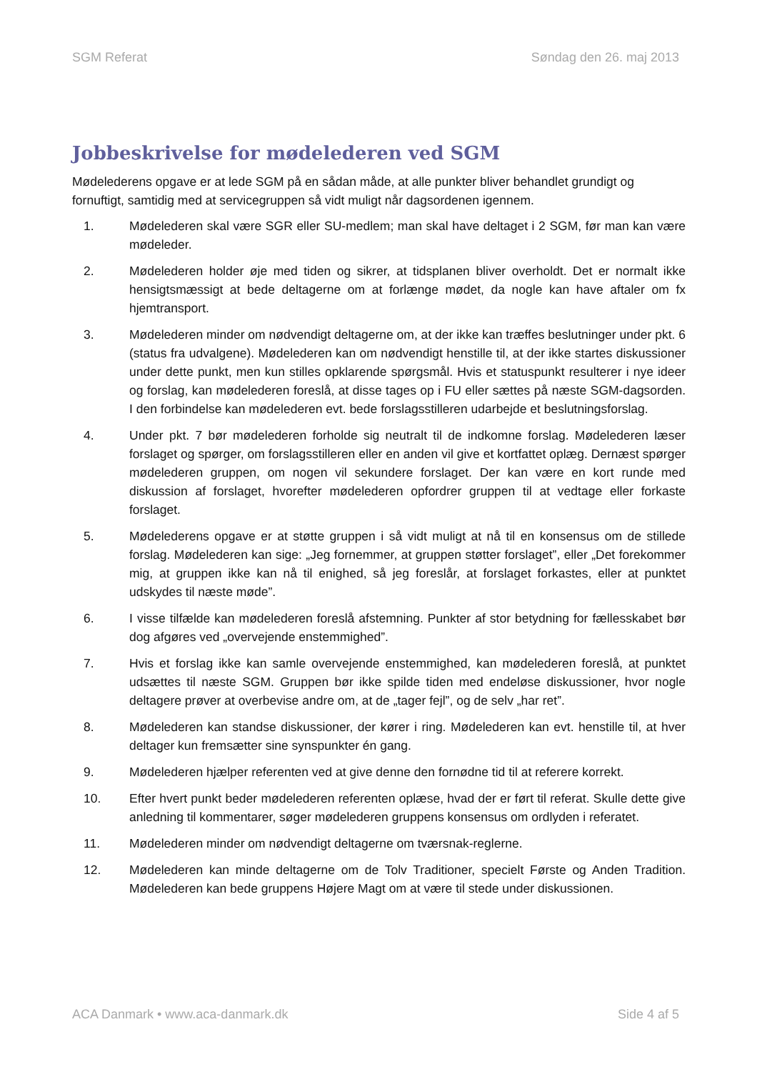SGM Referat Søndag den 26. maj 2013
Jobbeskrivelse for mødelederen ved SGM
Mødelederens opgave er at lede SGM på en sådan måde, at alle punkter bliver behandlet grundigt og fornuftigt, samtidig med at servicegruppen så vidt muligt når dagsordenen igennem.
1. Mødelederen skal være SGR eller SU-medlem; man skal have deltaget i 2 SGM, før man kan være mødeleder.
2. Mødelederen holder øje med tiden og sikrer, at tidsplanen bliver overholdt. Det er normalt ikke hensigtsmæssigt at bede deltagerne om at forlænge mødet, da nogle kan have aftaler om fx hjemtransport.
3. Mødelederen minder om nødvendigt deltagerne om, at der ikke kan træffes beslutninger under pkt. 6 (status fra udvalgene). Mødelederen kan om nødvendigt henstille til, at der ikke startes diskussioner under dette punkt, men kun stilles opklarende spørgsmål. Hvis et statuspunkt resulterer i nye ideer og forslag, kan mødelederen foreslå, at disse tages op i FU eller sættes på næste SGM-dagsorden. I den forbindelse kan mødelederen evt. bede forslagsstilleren udarbejde et beslutningsforslag.
4. Under pkt. 7 bør mødelederen forholde sig neutralt til de indkomne forslag. Mødelederen læser forslaget og spørger, om forslagsstilleren eller en anden vil give et kortfattet oplæg. Dernæst spørger mødelederen gruppen, om nogen vil sekundere forslaget. Der kan være en kort runde med diskussion af forslaget, hvorefter mødelederen opfordrer gruppen til at vedtage eller forkaste forslaget.
5. Mødelederens opgave er at støtte gruppen i så vidt muligt at nå til en konsensus om de stillede forslag. Mødelederen kan sige: „Jeg fornemmer, at gruppen støtter forslaget”, eller „Det forekommer mig, at gruppen ikke kan nå til enighed, så jeg foreslår, at forslaget forkastes, eller at punktet udskydes til næste møde”.
6. I visse tilfælde kan mødelederen foreslå afstemning. Punkter af stor betydning for fællesskabet bør dog afgøres ved „overvejende enstemmighed”.
7. Hvis et forslag ikke kan samle overvejende enstemmighed, kan mødelederen foreslå, at punktet udsættes til næste SGM. Gruppen bør ikke spilde tiden med endeløse diskussioner, hvor nogle deltagere prøver at overbevise andre om, at de „tager fejl”, og de selv „har ret”.
8. Mødelederen kan standse diskussioner, der kører i ring. Mødelederen kan evt. henstille til, at hver deltager kun fremsætter sine synspunkter én gang.
9. Mødelederen hjælper referenten ved at give denne den fornødne tid til at referere korrekt.
10. Efter hvert punkt beder mødelederen referenten oplæse, hvad der er ført til referat. Skulle dette give anledning til kommentarer, søger mødelederen gruppens konsensus om ordlyden i referatet.
11. Mødelederen minder om nødvendigt deltagerne om tværsnak-reglerne.
12. Mødelederen kan minde deltagerne om de Tolv Traditioner, specielt Første og Anden Tradition. Mødelederen kan bede gruppens Højere Magt om at være til stede under diskussionen.
ACA Danmark • www.aca-danmark.dk Side 4 af 5